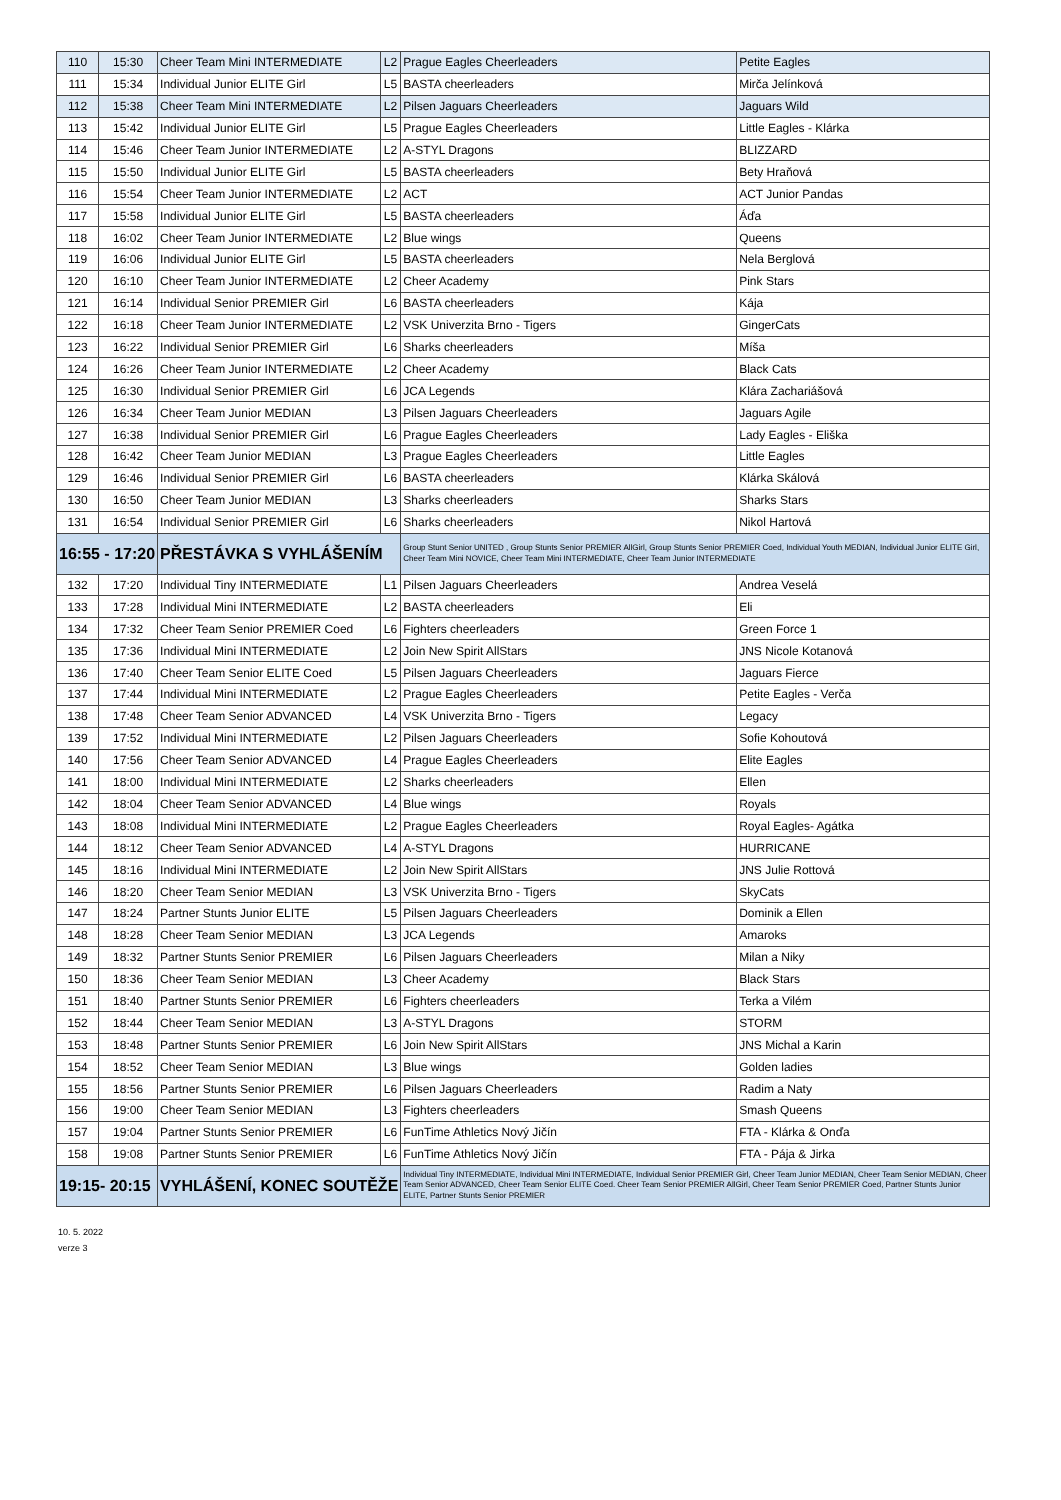| 110 | 15:30 | Cheer Team Mini INTERMEDIATE | L2 | Prague Eagles Cheerleaders | Petite Eagles |
| 111 | 15:34 | Individual Junior ELITE Girl | L5 | BASTA cheerleaders | Mirča Jelínková |
| 112 | 15:38 | Cheer Team Mini INTERMEDIATE | L2 | Pilsen Jaguars Cheerleaders | Jaguars Wild |
| 113 | 15:42 | Individual Junior ELITE Girl | L5 | Prague Eagles Cheerleaders | Little Eagles - Klárka |
| 114 | 15:46 | Cheer Team Junior INTERMEDIATE | L2 | A-STYL Dragons | BLIZZARD |
| 115 | 15:50 | Individual Junior ELITE Girl | L5 | BASTA cheerleaders | Bety Hraňová |
| 116 | 15:54 | Cheer Team Junior INTERMEDIATE | L2 | ACT | ACT Junior Pandas |
| 117 | 15:58 | Individual Junior ELITE Girl | L5 | BASTA cheerleaders | Áďa |
| 118 | 16:02 | Cheer Team Junior INTERMEDIATE | L2 | Blue wings | Queens |
| 119 | 16:06 | Individual Junior ELITE Girl | L5 | BASTA cheerleaders | Nela Berglová |
| 120 | 16:10 | Cheer Team Junior INTERMEDIATE | L2 | Cheer Academy | Pink Stars |
| 121 | 16:14 | Individual Senior PREMIER Girl | L6 | BASTA cheerleaders | Kája |
| 122 | 16:18 | Cheer Team Junior INTERMEDIATE | L2 | VSK Univerzita Brno - Tigers | GingerCats |
| 123 | 16:22 | Individual Senior PREMIER Girl | L6 | Sharks cheerleaders | Míša |
| 124 | 16:26 | Cheer Team Junior INTERMEDIATE | L2 | Cheer Academy | Black Cats |
| 125 | 16:30 | Individual Senior PREMIER Girl | L6 | JCA Legends | Klára Zachariášová |
| 126 | 16:34 | Cheer Team Junior MEDIAN | L3 | Pilsen Jaguars Cheerleaders | Jaguars Agile |
| 127 | 16:38 | Individual Senior PREMIER Girl | L6 | Prague Eagles Cheerleaders | Lady Eagles - Eliška |
| 128 | 16:42 | Cheer Team Junior MEDIAN | L3 | Prague Eagles Cheerleaders | Little Eagles |
| 129 | 16:46 | Individual Senior PREMIER Girl | L6 | BASTA cheerleaders | Klárka Skálová |
| 130 | 16:50 | Cheer Team Junior MEDIAN | L3 | Sharks cheerleaders | Sharks Stars |
| 131 | 16:54 | Individual Senior PREMIER Girl | L6 | Sharks cheerleaders | Nikol Hartová |
| 16:55 - 17:20 | | PŘESTÁVKA S VYHLÁŠENÍM | | Group Stunt Senior UNITED , Group Stunts Senior PREMIER AllGirl, Group Stunts Senior PREMIER Coed, Individual Youth MEDIAN, Individual Junior ELITE Girl, Cheer Team Mini NOVICE, Cheer Team Mini INTERMEDIATE, Cheer Team Junior INTERMEDIATE | |
| 132 | 17:20 | Individual Tiny INTERMEDIATE | L1 | Pilsen Jaguars Cheerleaders | Andrea Veselá |
| 133 | 17:28 | Individual Mini INTERMEDIATE | L2 | BASTA cheerleaders | Eli |
| 134 | 17:32 | Cheer Team Senior PREMIER Coed | L6 | Fighters cheerleaders | Green Force 1 |
| 135 | 17:36 | Individual Mini INTERMEDIATE | L2 | Join New Spirit AllStars | JNS Nicole Kotanová |
| 136 | 17:40 | Cheer Team Senior ELITE Coed | L5 | Pilsen Jaguars Cheerleaders | Jaguars Fierce |
| 137 | 17:44 | Individual Mini INTERMEDIATE | L2 | Prague Eagles Cheerleaders | Petite Eagles - Verča |
| 138 | 17:48 | Cheer Team Senior ADVANCED | L4 | VSK Univerzita Brno - Tigers | Legacy |
| 139 | 17:52 | Individual Mini INTERMEDIATE | L2 | Pilsen Jaguars Cheerleaders | Sofie Kohoutová |
| 140 | 17:56 | Cheer Team Senior ADVANCED | L4 | Prague Eagles Cheerleaders | Elite Eagles |
| 141 | 18:00 | Individual Mini INTERMEDIATE | L2 | Sharks cheerleaders | Ellen |
| 142 | 18:04 | Cheer Team Senior ADVANCED | L4 | Blue wings | Royals |
| 143 | 18:08 | Individual Mini INTERMEDIATE | L2 | Prague Eagles Cheerleaders | Royal Eagles- Agátka |
| 144 | 18:12 | Cheer Team Senior ADVANCED | L4 | A-STYL Dragons | HURRICANE |
| 145 | 18:16 | Individual Mini INTERMEDIATE | L2 | Join New Spirit AllStars | JNS Julie Rottová |
| 146 | 18:20 | Cheer Team Senior MEDIAN | L3 | VSK Univerzita Brno - Tigers | SkyCats |
| 147 | 18:24 | Partner Stunts Junior ELITE | L5 | Pilsen Jaguars Cheerleaders | Dominik a Ellen |
| 148 | 18:28 | Cheer Team Senior MEDIAN | L3 | JCA Legends | Amaroks |
| 149 | 18:32 | Partner Stunts Senior PREMIER | L6 | Pilsen Jaguars Cheerleaders | Milan a Niky |
| 150 | 18:36 | Cheer Team Senior MEDIAN | L3 | Cheer Academy | Black Stars |
| 151 | 18:40 | Partner Stunts Senior PREMIER | L6 | Fighters cheerleaders | Terka a Vilém |
| 152 | 18:44 | Cheer Team Senior MEDIAN | L3 | A-STYL Dragons | STORM |
| 153 | 18:48 | Partner Stunts Senior PREMIER | L6 | Join New Spirit AllStars | JNS Michal a Karin |
| 154 | 18:52 | Cheer Team Senior MEDIAN | L3 | Blue wings | Golden ladies |
| 155 | 18:56 | Partner Stunts Senior PREMIER | L6 | Pilsen Jaguars Cheerleaders | Radim a Naty |
| 156 | 19:00 | Cheer Team Senior MEDIAN | L3 | Fighters cheerleaders | Smash Queens |
| 157 | 19:04 | Partner Stunts Senior PREMIER | L6 | FunTime Athletics Nový Jičín | FTA - Klárka & Onďa |
| 158 | 19:08 | Partner Stunts Senior PREMIER | L6 | FunTime Athletics Nový Jičín | FTA - Pája & Jirka |
| 19:15- 20:15 | | VYHLÁŠENÍ, KONEC SOUTĚŽE | | Individual Tiny INTERMEDIATE, Individual Mini INTERMEDIATE, Individual Senior PREMIER Girl, Cheer Team Junior MEDIAN, Cheer Team Senior MEDIAN, Cheer Team Senior ADVANCED, Cheer Team Senior ELITE Coed. Cheer Team Senior PREMIER AllGirl, Cheer Team Senior PREMIER Coed, Partner Stunts Junior ELITE, Partner Stunts Senior PREMIER | |
10. 5. 2022
verze 3